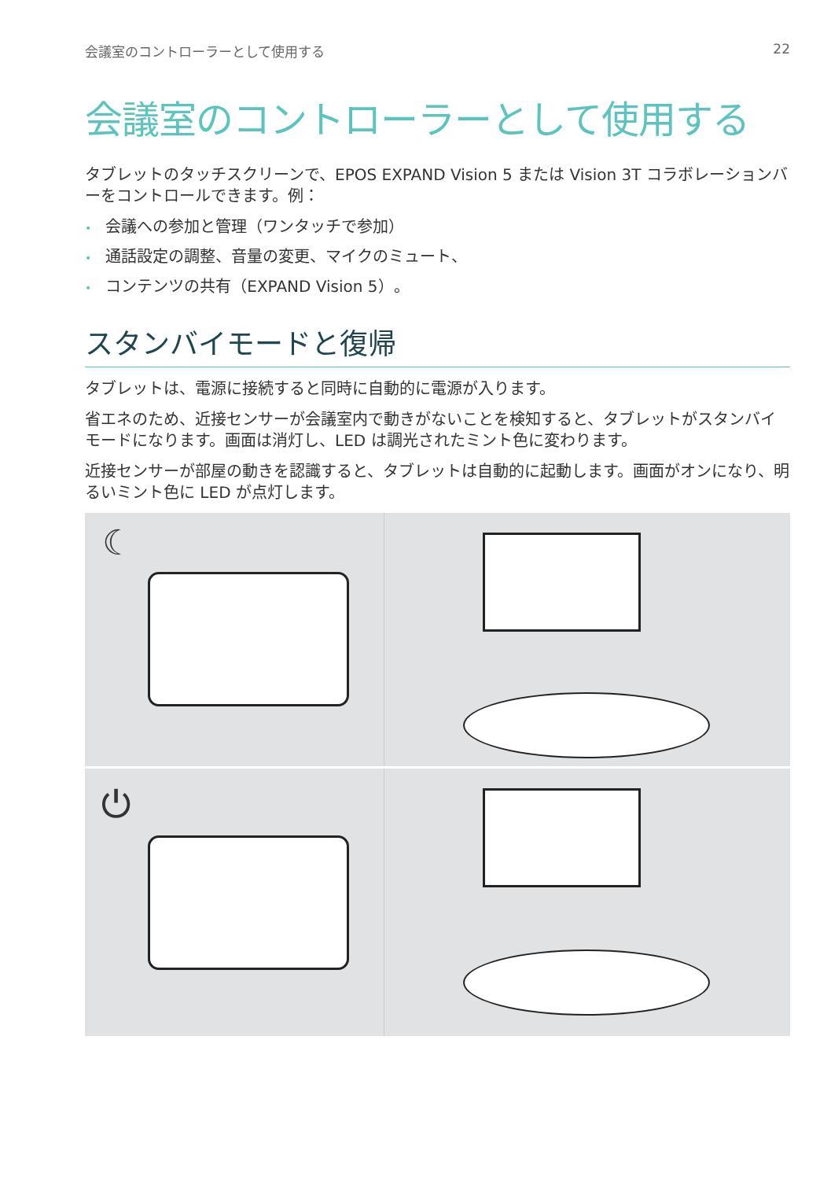会議室のコントローラーとして使用する 22
会議室のコントローラーとして使用する
タブレットのタッチスクリーンで、EPOS EXPAND Vision 5 または Vision 3T コラボレーションバーをコントロールできます。例：
• 会議への参加と管理（ワンタッチで参加）
• 通話設定の調整、音量の変更、マイクのミュート、
• コンテンツの共有（EXPAND Vision 5）。
スタンバイモードと復帰
タブレットは、電源に接続すると同時に自動的に電源が入ります。
省エネのため、近接センサーが会議室内で動きがないことを検知すると、タブレットがスタンバイモードになります。画面は消灯し、LED は調光されたミント色に変わります。
近接センサーが部屋の動きを認識すると、タブレットは自動的に起動します。画面がオンになり、明るいミント色に LED が点灯します。
☾
⏻